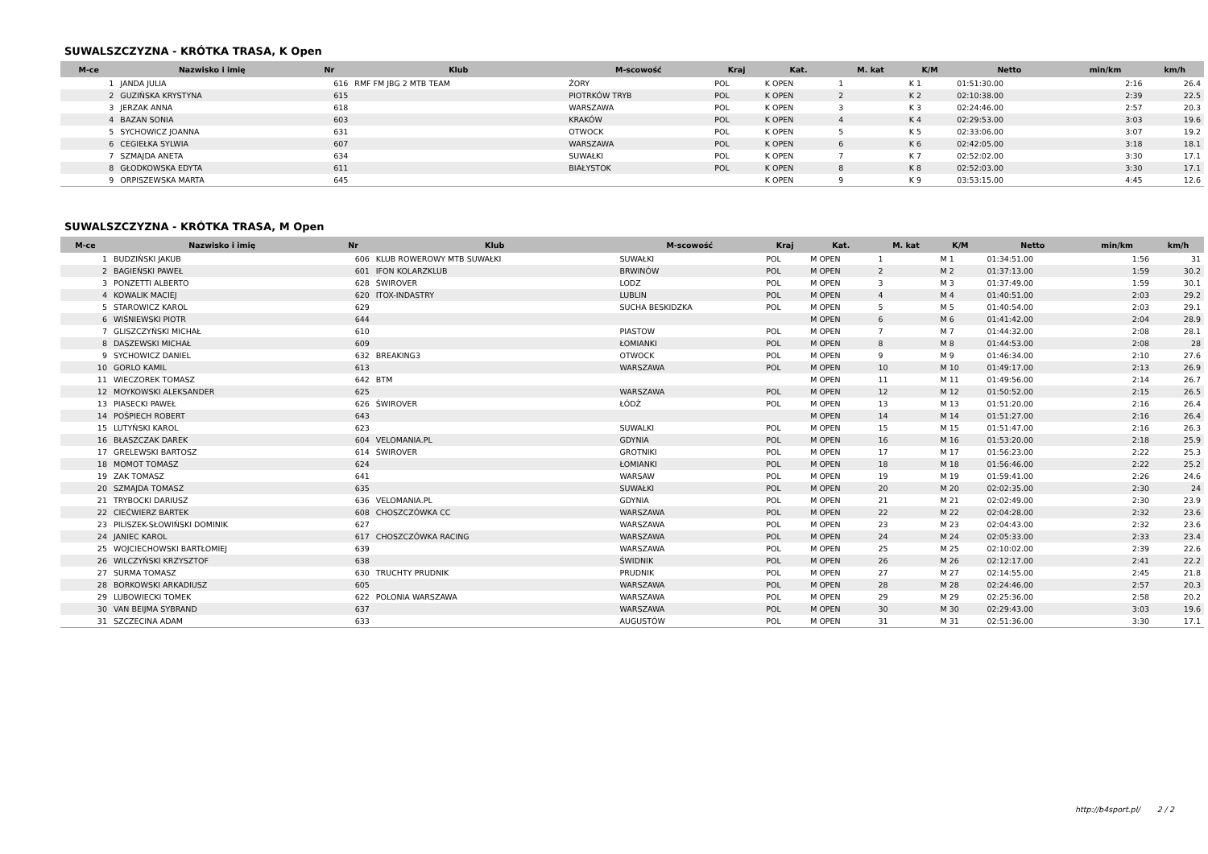SUWALSZCZYZNA - KRÓTKA TRASA, K Open
| M-ce | Nazwisko i imię | Nr | Klub | M-scowość | Kraj | Kat. | M. kat | K/M | Netto | min/km | km/h |
| --- | --- | --- | --- | --- | --- | --- | --- | --- | --- | --- | --- |
| 1 | JANDA JULIA | 616 | RMF FM JBG 2 MTB TEAM | ŻORY | POL | K OPEN | 1 | K 1 | 01:51:30.00 | 2:16 | 26.4 |
| 2 | GUZIŃSKA KRYSTYNA | 615 | | PIOTRKÓW TRYB | POL | K OPEN | 2 | K 2 | 02:10:38.00 | 2:39 | 22.5 |
| 3 | JERZAK ANNA | 618 | | WARSZAWA | POL | K OPEN | 3 | K 3 | 02:24:46.00 | 2:57 | 20.3 |
| 4 | BAZAN SONIA | 603 | | KRAKÓW | POL | K OPEN | 4 | K 4 | 02:29:53.00 | 3:03 | 19.6 |
| 5 | SYCHOWICZ JOANNA | 631 | | OTWOCK | POL | K OPEN | 5 | K 5 | 02:33:06.00 | 3:07 | 19.2 |
| 6 | CEGIEŁKA SYLWIA | 607 | | WARSZAWA | POL | K OPEN | 6 | K 6 | 02:42:05.00 | 3:18 | 18.1 |
| 7 | SZMAJDA ANETA | 634 | | SUWAŁKI | POL | K OPEN | 7 | K 7 | 02:52:02.00 | 3:30 | 17.1 |
| 8 | GŁODKOWSKA EDYTA | 611 | | BIAŁYSTOK | POL | K OPEN | 8 | K 8 | 02:52:03.00 | 3:30 | 17.1 |
| 9 | ORPISZEWSKA MARTA | 645 | | | | K OPEN | 9 | K 9 | 03:53:15.00 | 4:45 | 12.6 |
SUWALSZCZYZNA - KRÓTKA TRASA, M Open
| M-ce | Nazwisko i imię | Nr | Klub | M-scowość | Kraj | Kat. | M. kat | K/M | Netto | min/km | km/h |
| --- | --- | --- | --- | --- | --- | --- | --- | --- | --- | --- | --- |
| 1 | BUDZIŃSKI JAKUB | 606 | KLUB ROWEROWY MTB SUWAŁKI | SUWAŁKI | POL | M OPEN | 1 | M 1 | 01:34:51.00 | 1:56 | 31 |
| 2 | BAGIEŃSKI PAWEŁ | 601 | IFON KOLARZKLUB | BRWINÓW | POL | M OPEN | 2 | M 2 | 01:37:13.00 | 1:59 | 30.2 |
| 3 | PONZETTI ALBERTO | 628 | ŚWIROVER | LODZ | POL | M OPEN | 3 | M 3 | 01:37:49.00 | 1:59 | 30.1 |
| 4 | KOWALIK MACIEJ | 620 | ITOX-INDASTRY | LUBLIN | POL | M OPEN | 4 | M 4 | 01:40:51.00 | 2:03 | 29.2 |
| 5 | STAROWICZ KAROL | 629 | | SUCHA BESKIDZKA | POL | M OPEN | 5 | M 5 | 01:40:54.00 | 2:03 | 29.1 |
| 6 | WIŚNIEWSKI PIOTR | 644 | | | | M OPEN | 6 | M 6 | 01:41:42.00 | 2:04 | 28.9 |
| 7 | GLISZCZYŃSKI MICHAŁ | 610 | | PIASTOW | POL | M OPEN | 7 | M 7 | 01:44:32.00 | 2:08 | 28.1 |
| 8 | DASZEWSKI MICHAŁ | 609 | | ŁOMIANKI | POL | M OPEN | 8 | M 8 | 01:44:53.00 | 2:08 | 28 |
| 9 | SYCHOWICZ DANIEL | 632 | BREAKING3 | OTWOCK | POL | M OPEN | 9 | M 9 | 01:46:34.00 | 2:10 | 27.6 |
| 10 | GORLO KAMIL | 613 | | WARSZAWA | POL | M OPEN | 10 | M 10 | 01:49:17.00 | 2:13 | 26.9 |
| 11 | WIECZOREK TOMASZ | 642 | BTM | | | M OPEN | 11 | M 11 | 01:49:56.00 | 2:14 | 26.7 |
| 12 | MOYKOWSKI ALEKSANDER | 625 | | WARSZAWA | POL | M OPEN | 12 | M 12 | 01:50:52.00 | 2:15 | 26.5 |
| 13 | PIASECKI PAWEŁ | 626 | ŚWIROVER | ŁÓDŹ | POL | M OPEN | 13 | M 13 | 01:51:20.00 | 2:16 | 26.4 |
| 14 | POŚPIECH ROBERT | 643 | | | | M OPEN | 14 | M 14 | 01:51:27.00 | 2:16 | 26.4 |
| 15 | LUTYŃSKI KAROL | 623 | | SUWALKI | POL | M OPEN | 15 | M 15 | 01:51:47.00 | 2:16 | 26.3 |
| 16 | BŁASZCZAK DAREK | 604 | VELOMANIA.PL | GDYNIA | POL | M OPEN | 16 | M 16 | 01:53:20.00 | 2:18 | 25.9 |
| 17 | GRELEWSKI BARTOSZ | 614 | ŚWIROVER | GROTNIKI | POL | M OPEN | 17 | M 17 | 01:56:23.00 | 2:22 | 25.3 |
| 18 | MOMOT TOMASZ | 624 | | ŁOMIANKI | POL | M OPEN | 18 | M 18 | 01:56:46.00 | 2:22 | 25.2 |
| 19 | ZAK TOMASZ | 641 | | WARSAW | POL | M OPEN | 19 | M 19 | 01:59:41.00 | 2:26 | 24.6 |
| 20 | SZMAJDA TOMASZ | 635 | | SUWAŁKI | POL | M OPEN | 20 | M 20 | 02:02:35.00 | 2:30 | 24 |
| 21 | TRYBOCKI DARIUSZ | 636 | VELOMANIA.PL | GDYNIA | POL | M OPEN | 21 | M 21 | 02:02:49.00 | 2:30 | 23.9 |
| 22 | CIEĆWIERZ BARTEK | 608 | CHOSZCZÓWKA CC | WARSZAWA | POL | M OPEN | 22 | M 22 | 02:04:28.00 | 2:32 | 23.6 |
| 23 | PILISZEK-SŁOWIŃSKI DOMINIK | 627 | | WARSZAWA | POL | M OPEN | 23 | M 23 | 02:04:43.00 | 2:32 | 23.6 |
| 24 | JANIEC KAROL | 617 | CHOSZCZÓWKA RACING | WARSZAWA | POL | M OPEN | 24 | M 24 | 02:05:33.00 | 2:33 | 23.4 |
| 25 | WOJCIECHOWSKI BARTŁOMIEJ | 639 | | WARSZAWA | POL | M OPEN | 25 | M 25 | 02:10:02.00 | 2:39 | 22.6 |
| 26 | WILCZYŃSKI KRZYSZTOF | 638 | | ŚWIDNIK | POL | M OPEN | 26 | M 26 | 02:12:17.00 | 2:41 | 22.2 |
| 27 | SURMA TOMASZ | 630 | TRUCHTY PRUDNIK | PRUDNIK | POL | M OPEN | 27 | M 27 | 02:14:55.00 | 2:45 | 21.8 |
| 28 | BORKOWSKI ARKADIUSZ | 605 | | WARSZAWA | POL | M OPEN | 28 | M 28 | 02:24:46.00 | 2:57 | 20.3 |
| 29 | LUBOWIECKI TOMEK | 622 | POLONIA WARSZAWA | WARSZAWA | POL | M OPEN | 29 | M 29 | 02:25:36.00 | 2:58 | 20.2 |
| 30 | VAN BEIJMA SYBRAND | 637 | | WARSZAWA | POL | M OPEN | 30 | M 30 | 02:29:43.00 | 3:03 | 19.6 |
| 31 | SZCZECINA ADAM | 633 | | AUGUSTÓW | POL | M OPEN | 31 | M 31 | 02:51:36.00 | 3:30 | 17.1 |
http://b4sport.pl/ 2 / 2